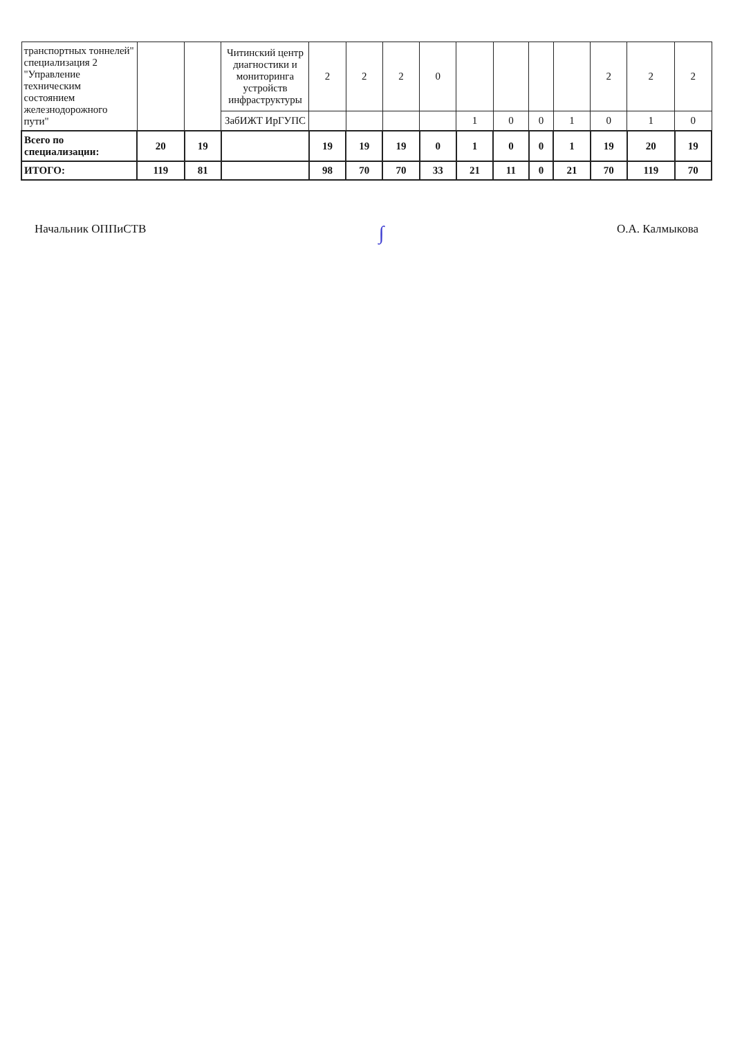| транспортных тоннелей" специализация 2 "Управление техническим состоянием железнодорожного пути" | | | Читинский центр диагностики и мониторинга устройств инфраструктуры | 2 | 2 | 2 | 0 | | | | | 2 | 2 | 2 |
| | | | ЗабИЖТ ИрГУПС | | | | | 1 | 0 | 0 | 1 | 0 | 1 | 0 |
| Всего по специализации: | 20 | 19 | | 19 | 19 | 19 | 0 | 1 | 0 | 0 | 1 | 19 | 20 | 19 |
| ИТОГО: | 119 | 81 | | 98 | 70 | 70 | 33 | 21 | 11 | 0 | 21 | 70 | 119 | 70 |
Начальник ОППиСТВ ∫ О.А. Калмыкова